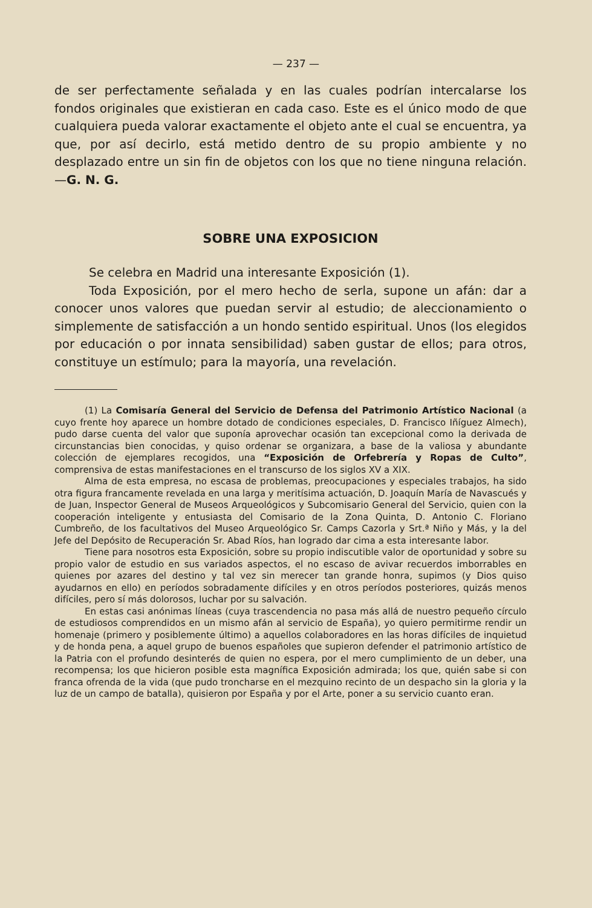— 237 —
de ser perfectamente señalada y en las cuales podrían intercalarse los fondos originales que existieran en cada caso. Este es el único modo de que cualquiera pueda valorar exactamente el objeto ante el cual se encuentra, ya que, por así decirlo, está metido dentro de su propio ambiente y no desplazado entre un sin fin de objetos con los que no tiene ninguna relación.—G. N. G.
SOBRE UNA EXPOSICION
Se celebra en Madrid una interesante Exposición (1).
Toda Exposición, por el mero hecho de serla, supone un afán: dar a conocer unos valores que puedan servir al estudio; de aleccionamiento o simplemente de satisfacción a un hondo sentido espiritual. Unos (los elegidos por educación o por innata sensibilidad) saben gustar de ellos; para otros, constituye un estímulo; para la mayoría, una revelación.
(1) La Comisaría General del Servicio de Defensa del Patrimonio Artístico Nacional (a cuyo frente hoy aparece un hombre dotado de condiciones especiales, D. Francisco Iñíguez Almech), pudo darse cuenta del valor que suponía aprovechar ocasión tan excepcional como la derivada de circunstancias bien conocidas, y quiso ordenar se organizara, a base de la valiosa y abundante colección de ejemplares recogidos, una “Exposición de Orfebrería y Ropas de Culto”, comprensiva de estas manifestaciones en el transcurso de los siglos XV a XIX.
Alma de esta empresa, no escasa de problemas, preocupaciones y especiales trabajos, ha sido otra figura francamente revelada en una larga y meritísima actuación, D. Joaquín María de Navascués y de Juan, Inspector General de Museos Arqueológicos y Subcomisario General del Servicio, quien con la cooperación inteligente y entusiasta del Comisario de la Zona Quinta, D. Antonio C. Floriano Cumbreño, de los facultativos del Museo Arqueológico Sr. Camps Cazorla y Srt.ª Niño y Más, y la del Jefe del Depósito de Recuperación Sr. Abad Ríos, han logrado dar cima a esta interesante labor.
Tiene para nosotros esta Exposición, sobre su propio indiscutible valor de oportunidad y sobre su propio valor de estudio en sus variados aspectos, el no escaso de avivar recuerdos imborrables en quienes por azares del destino y tal vez sin merecer tan grande honra, supimos (y Dios quiso ayudarnos en ello) en períodos sobradamente difíciles y en otros períodos posteriores, quizás menos difíciles, pero sí más dolorosos, luchar por su salvación.
En estas casi anónimas líneas (cuya trascendencia no pasa más allá de nuestro pequeño círculo de estudiosos comprendidos en un mismo afán al servicio de España), yo quiero permitirme rendir un homenaje (primero y posiblemente último) a aquellos colaboradores en las horas difíciles de inquietud y de honda pena, a aquel grupo de buenos españoles que supieron defender el patrimonio artístico de la Patria con el profundo desinterés de quien no espera, por el mero cumplimiento de un deber, una recompensa; los que hicieron posible esta magnífica Exposición admirada; los que, quién sabe si con franca ofrenda de la vida (que pudo troncharse en el mezquino recinto de un despacho sin la gloria y la luz de un campo de batalla), quisieron por España y por el Arte, poner a su servicio cuanto eran.